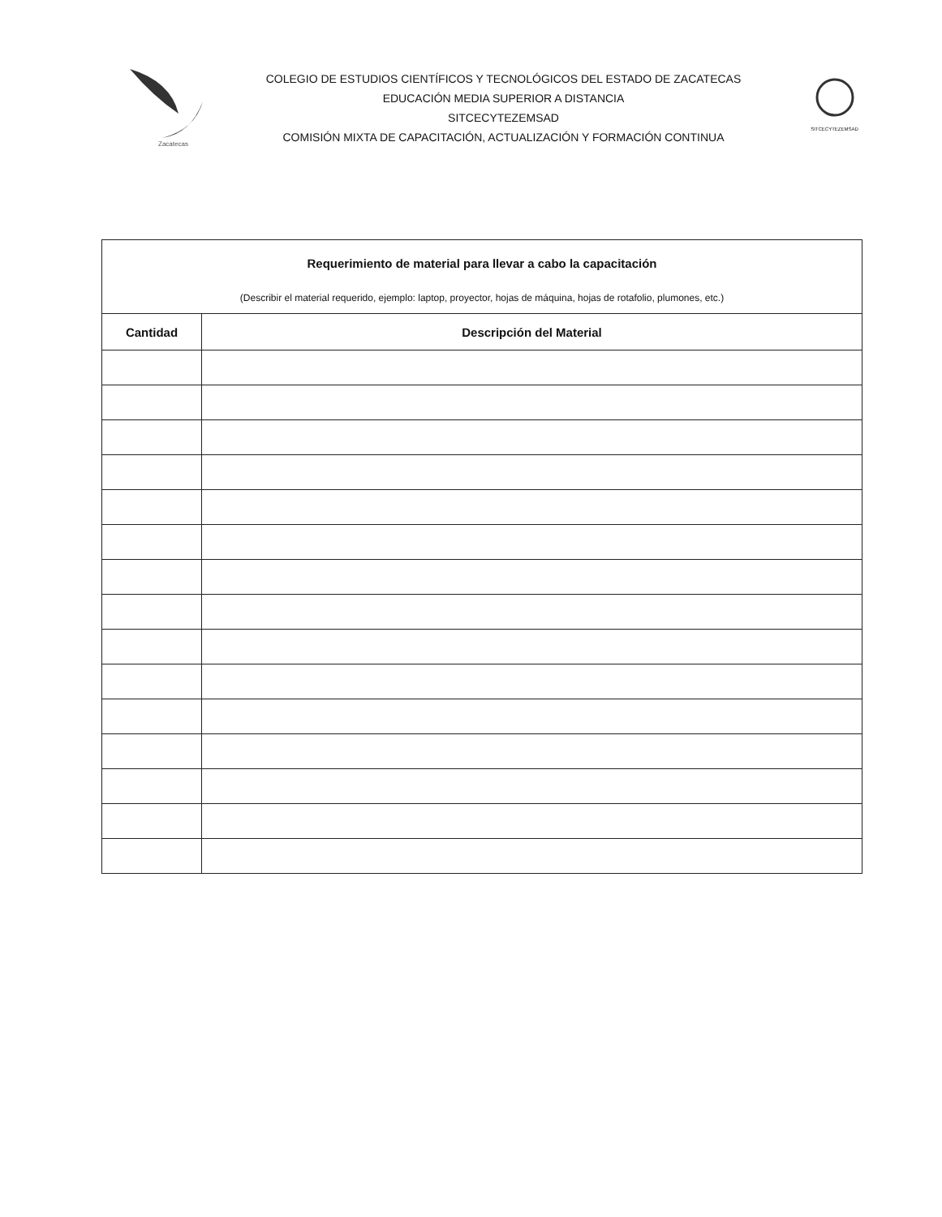Zacatecas
COLEGIO DE ESTUDIOS CIENTÍFICOS Y TECNOLÓGICOS DEL ESTADO DE ZACATECAS
EDUCACIÓN MEDIA SUPERIOR A DISTANCIA
SITCECYTEZEMSAD
COMISIÓN MIXTA DE CAPACITACIÓN, ACTUALIZACIÓN Y FORMACIÓN CONTINUA
SITCECYTEZEMSAD
| Requerimiento de material para llevar a cabo la capacitación (Describir el material requerido, ejemplo: laptop, proyector, hojas de máquina, hojas de rotafolio, plumones, etc.) | |
| Cantidad | Descripción del Material |